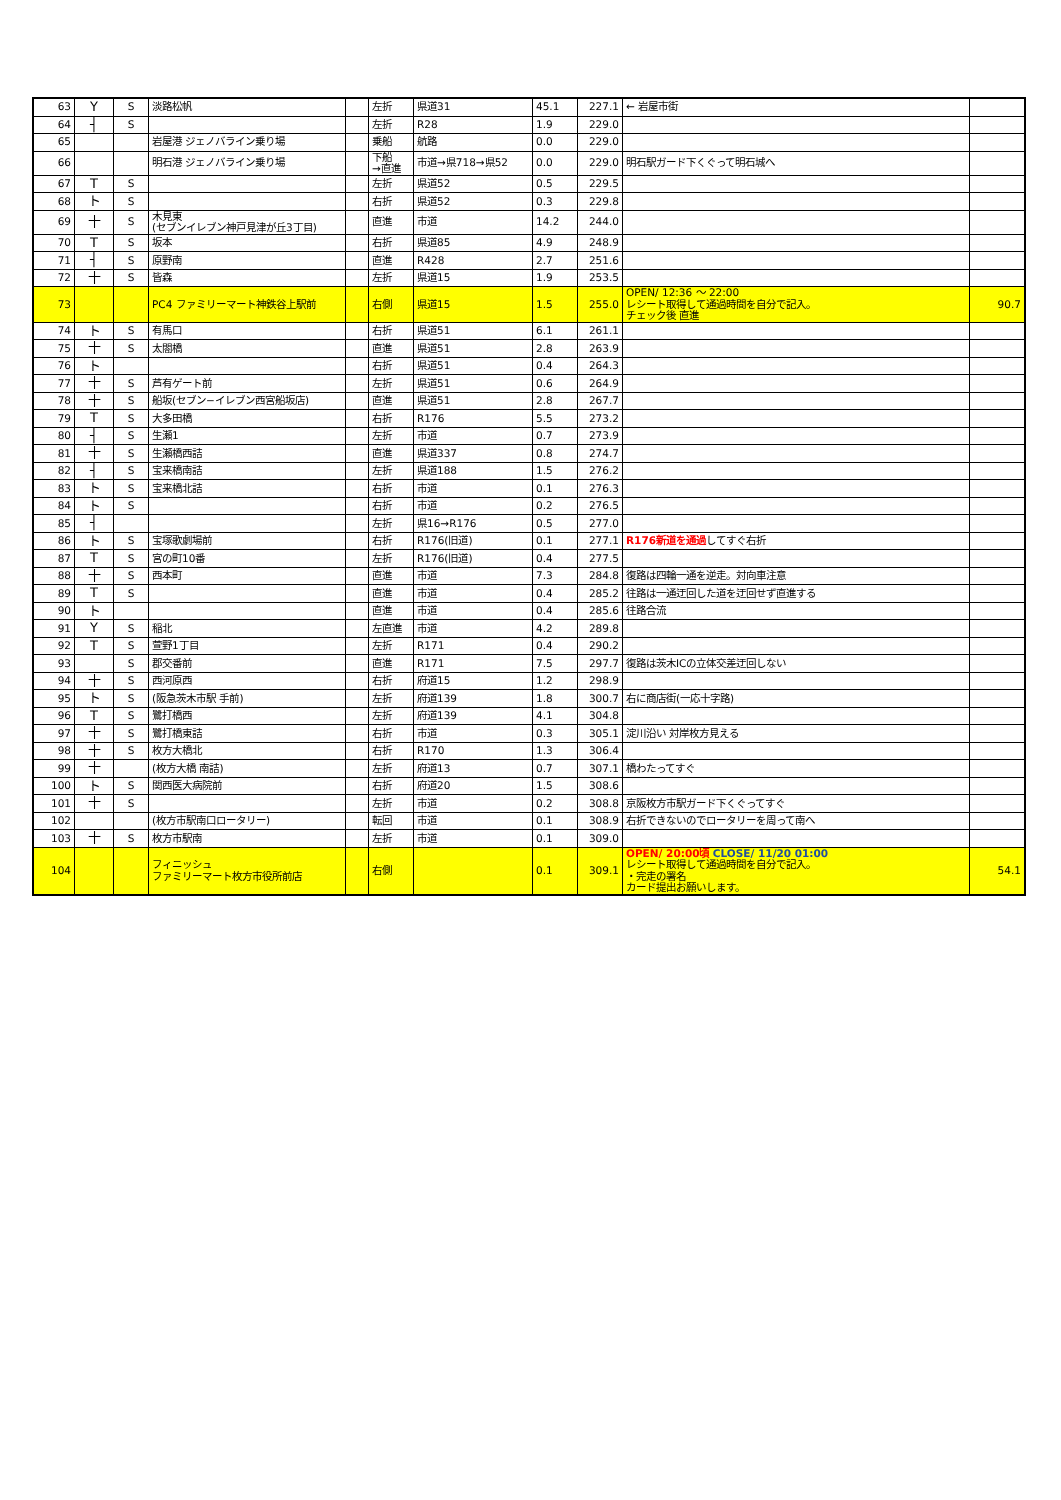| 63 | Y | S | 淡路松帆 | | 左折 | 県道31 | 45.1 | 227.1 | ← 岩屋市街 | |
| 64 | ┤ | S | | | 左折 | R28 | 1.9 | 229.0 | | |
| 65 | | | 岩屋港 ジェノバライン乗り場 | | 乗船 | 航路 | 0.0 | 229.0 | | |
| 66 | | | 明石港 ジェノバライン乗り場 | | 下船 →直進 | 市道→県718→県52 | 0.0 | 229.0 | 明石駅ガード下くぐって明石城へ | |
| 67 | T | S | | | 左折 | 県道52 | 0.5 | 229.5 | | |
| 68 | ト | S | | | 右折 | 県道52 | 0.3 | 229.8 | | |
| 69 | 十 | S | 木見東 (セブンイレブン神戸見津が丘3丁目) | | 直進 | 市道 | 14.2 | 244.0 | | |
| 70 | T | S | 坂本 | | 右折 | 県道85 | 4.9 | 248.9 | | |
| 71 | ┤ | S | 原野南 | | 直進 | R428 | 2.7 | 251.6 | | |
| 72 | 十 | S | 皆森 | | 左折 | 県道15 | 1.9 | 253.5 | | |
| 73 | | | PC4 ファミリーマート神鉄谷上駅前 | | 右側 | 県道15 | 1.5 | 255.0 | OPEN/ 12:36 ～ 22:00 レシート取得して通過時間を自分で記入。 チェック後 直進 | 90.7 |
| 74 | ト | S | 有馬口 | | 右折 | 県道51 | 6.1 | 261.1 | | |
| 75 | 十 | S | 太閤橋 | | 直進 | 県道51 | 2.8 | 263.9 | | |
| 76 | ト | | | | 右折 | 県道51 | 0.4 | 264.3 | | |
| 77 | 十 | S | 芦有ゲート前 | | 左折 | 県道51 | 0.6 | 264.9 | | |
| 78 | 十 | S | 船坂(セブン−イレブン西宮船坂店) | | 直進 | 県道51 | 2.8 | 267.7 | | |
| 79 | T | S | 大多田橋 | | 右折 | R176 | 5.5 | 273.2 | | |
| 80 | ┤ | S | 生瀬1 | | 左折 | 市道 | 0.7 | 273.9 | | |
| 81 | 十 | S | 生瀬橋西詰 | | 直進 | 県道337 | 0.8 | 274.7 | | |
| 82 | ┤ | S | 宝来橋南詰 | | 左折 | 県道188 | 1.5 | 276.2 | | |
| 83 | ト | S | 宝来橋北詰 | | 右折 | 市道 | 0.1 | 276.3 | | |
| 84 | ト | S | | | 右折 | 市道 | 0.2 | 276.5 | | |
| 85 | ┤ | | | | 左折 | 県16→R176 | 0.5 | 277.0 | | |
| 86 | ト | S | 宝塚歌劇場前 | | 右折 | R176(旧道) | 0.1 | 277.1 | R176新道を通過 してすぐ右折 | |
| 87 | T | S | 宮の町10番 | | 左折 | R176(旧道) | 0.4 | 277.5 | | |
| 88 | 十 | S | 西本町 | | 直進 | 市道 | 7.3 | 284.8 | 復路は四輪一通を逆走。対向車注意 | |
| 89 | T | S | | | 直進 | 市道 | 0.4 | 285.2 | 往路は一通迂回した道を迂回せず直進する | |
| 90 | ト | | | | 直進 | 市道 | 0.4 | 285.6 | 往路合流 | |
| 91 | Y | S | 稲北 | | 左直進 | 市道 | 4.2 | 289.8 | | |
| 92 | T | S | 萱野1丁目 | | 左折 | R171 | 0.4 | 290.2 | | |
| 93 | | S | 郡交番前 | | 直進 | R171 | 7.5 | 297.7 | 復路は茨木ICの立体交差迂回しない | |
| 94 | 十 | S | 西河原西 | | 右折 | 府道15 | 1.2 | 298.9 | | |
| 95 | ト | S | (阪急茨木市駅 手前) | | 左折 | 府道139 | 1.8 | 300.7 | 右に商店街(一応十字路) | |
| 96 | T | S | 鷺打橋西 | | 左折 | 府道139 | 4.1 | 304.8 | | |
| 97 | 十 | S | 鷺打橋東詰 | | 右折 | 市道 | 0.3 | 305.1 | 淀川沿い 対岸枚方見える | |
| 98 | 十 | S | 枚方大橋北 | | 右折 | R170 | 1.3 | 306.4 | | |
| 99 | 十 | | (枚方大橋 南詰) | | 左折 | 府道13 | 0.7 | 307.1 | 橋わたってすぐ | |
| 100 | ト | S | 関西医大病院前 | | 右折 | 府道20 | 1.5 | 308.6 | | |
| 101 | 十 | S | | | 左折 | 市道 | 0.2 | 308.8 | 京阪枚方市駅ガード下くぐってすぐ | |
| 102 | | | (枚方市駅南口ロータリー) | | 転回 | 市道 | 0.1 | 308.9 | 右折できないのでロータリーを周って南へ | |
| 103 | 十 | S | 枚方市駅南 | | 左折 | 市道 | 0.1 | 309.0 | | |
| 104 | | | フィニッシュ ファミリーマート枚方市役所前店 | | 右側 | | 0.1 | 309.1 | OPEN/ 20:00頃 CLOSE/ 11/20 01:00 レシート取得して通過時間を自分で記入。 ・完走の署名 カード提出お願いします。 | 54.1 |